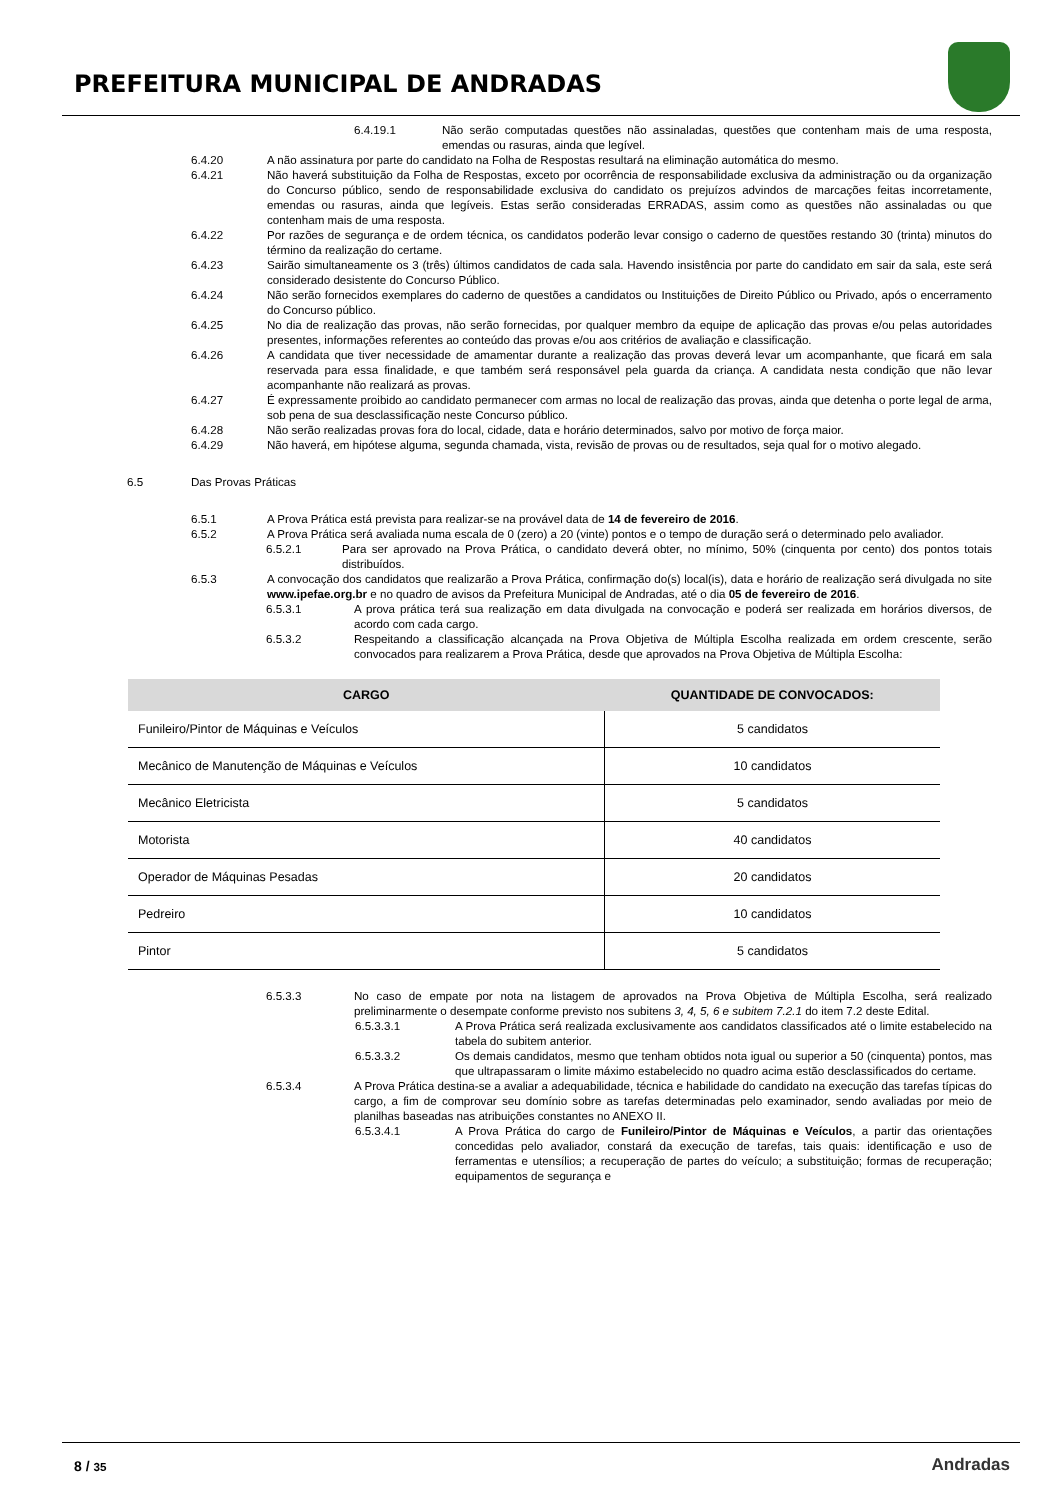PREFEITURA MUNICIPAL DE ANDRADAS
6.4.19.1 Não serão computadas questões não assinaladas, questões que contenham mais de uma resposta, emendas ou rasuras, ainda que legível.
6.4.20 A não assinatura por parte do candidato na Folha de Respostas resultará na eliminação automática do mesmo.
6.4.21 Não haverá substituição da Folha de Respostas, exceto por ocorrência de responsabilidade exclusiva da administração ou da organização do Concurso público, sendo de responsabilidade exclusiva do candidato os prejuízos advindos de marcações feitas incorretamente, emendas ou rasuras, ainda que legíveis. Estas serão consideradas ERRADAS, assim como as questões não assinaladas ou que contenham mais de uma resposta.
6.4.22 Por razões de segurança e de ordem técnica, os candidatos poderão levar consigo o caderno de questões restando 30 (trinta) minutos do término da realização do certame.
6.4.23 Sairão simultaneamente os 3 (três) últimos candidatos de cada sala. Havendo insistência por parte do candidato em sair da sala, este será considerado desistente do Concurso Público.
6.4.24 Não serão fornecidos exemplares do caderno de questões a candidatos ou Instituições de Direito Público ou Privado, após o encerramento do Concurso público.
6.4.25 No dia de realização das provas, não serão fornecidas, por qualquer membro da equipe de aplicação das provas e/ou pelas autoridades presentes, informações referentes ao conteúdo das provas e/ou aos critérios de avaliação e classificação.
6.4.26 A candidata que tiver necessidade de amamentar durante a realização das provas deverá levar um acompanhante, que ficará em sala reservada para essa finalidade, e que também será responsável pela guarda da criança. A candidata nesta condição que não levar acompanhante não realizará as provas.
6.4.27 É expressamente proibido ao candidato permanecer com armas no local de realização das provas, ainda que detenha o porte legal de arma, sob pena de sua desclassificação neste Concurso público.
6.4.28 Não serão realizadas provas fora do local, cidade, data e horário determinados, salvo por motivo de força maior.
6.4.29 Não haverá, em hipótese alguma, segunda chamada, vista, revisão de provas ou de resultados, seja qual for o motivo alegado.
6.5 Das Provas Práticas
6.5.1 A Prova Prática está prevista para realizar-se na provável data de 14 de fevereiro de 2016.
6.5.2 A Prova Prática será avaliada numa escala de 0 (zero) a 20 (vinte) pontos e o tempo de duração será o determinado pelo avaliador.
6.5.2.1 Para ser aprovado na Prova Prática, o candidato deverá obter, no mínimo, 50% (cinquenta por cento) dos pontos totais distribuídos.
6.5.3 A convocação dos candidatos que realizarão a Prova Prática, confirmação do(s) local(is), data e horário de realização será divulgada no site www.ipefae.org.br e no quadro de avisos da Prefeitura Municipal de Andradas, até o dia 05 de fevereiro de 2016.
6.5.3.1 A prova prática terá sua realização em data divulgada na convocação e poderá ser realizada em horários diversos, de acordo com cada cargo.
6.5.3.2 Respeitando a classificação alcançada na Prova Objetiva de Múltipla Escolha realizada em ordem crescente, serão convocados para realizarem a Prova Prática, desde que aprovados na Prova Objetiva de Múltipla Escolha:
| CARGO | QUANTIDADE DE CONVOCADOS: |
| --- | --- |
| Funileiro/Pintor de Máquinas e Veículos | 5 candidatos |
| Mecânico de Manutenção de Máquinas e Veículos | 10 candidatos |
| Mecânico Eletricista | 5 candidatos |
| Motorista | 40 candidatos |
| Operador de Máquinas Pesadas | 20 candidatos |
| Pedreiro | 10 candidatos |
| Pintor | 5 candidatos |
6.5.3.3 No caso de empate por nota na listagem de aprovados na Prova Objetiva de Múltipla Escolha, será realizado preliminarmente o desempate conforme previsto nos subitens 3, 4, 5, 6 e subitem 7.2.1 do item 7.2 deste Edital.
6.5.3.3.1 A Prova Prática será realizada exclusivamente aos candidatos classificados até o limite estabelecido na tabela do subitem anterior.
6.5.3.3.2 Os demais candidatos, mesmo que tenham obtidos nota igual ou superior a 50 (cinquenta) pontos, mas que ultrapassaram o limite máximo estabelecido no quadro acima estão desclassificados do certame.
6.5.3.4 A Prova Prática destina-se a avaliar a adequabilidade, técnica e habilidade do candidato na execução das tarefas típicas do cargo, a fim de comprovar seu domínio sobre as tarefas determinadas pelo examinador, sendo avaliadas por meio de planilhas baseadas nas atribuições constantes no ANEXO II.
6.5.3.4.1 A Prova Prática do cargo de Funileiro/Pintor de Máquinas e Veículos, a partir das orientações concedidas pelo avaliador, constará da execução de tarefas, tais quais: identificação e uso de ferramentas e utensílios; a recuperação de partes do veículo; a substituição; formas de recuperação; equipamentos de segurança e
8 / 35 Andradas